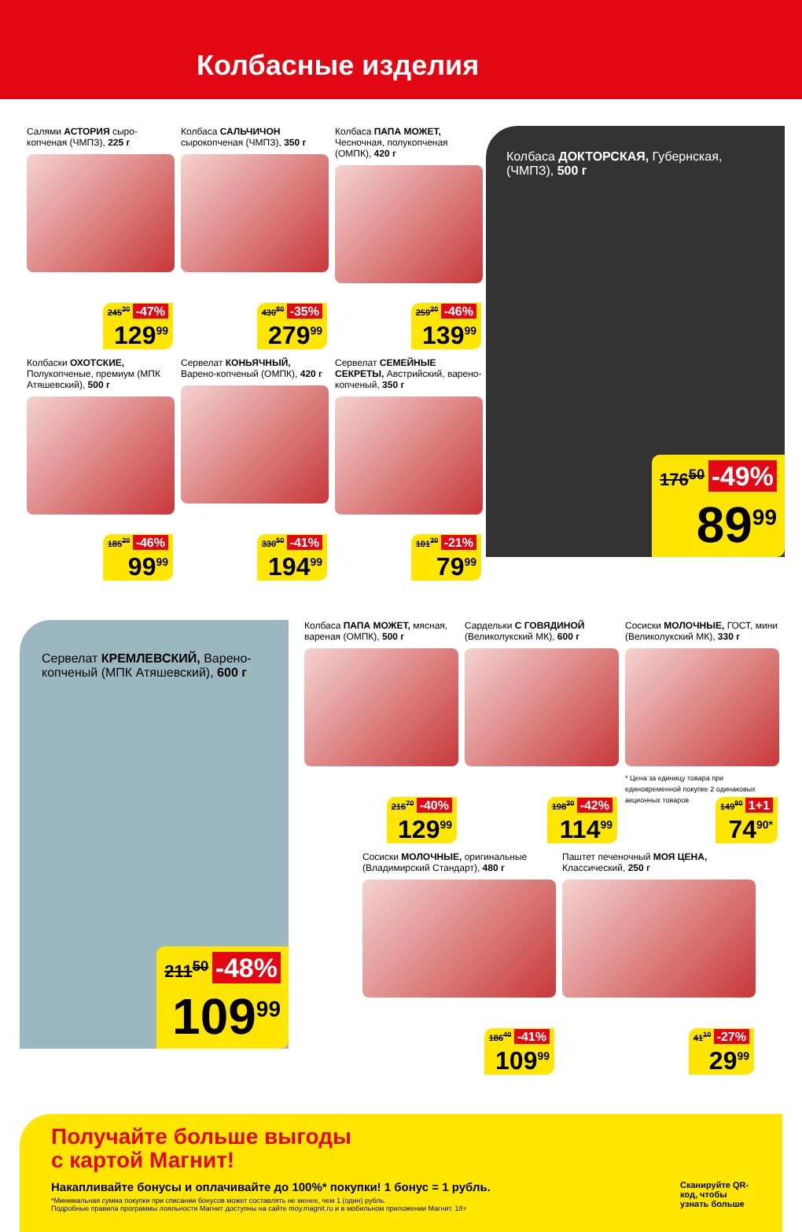Колбасные изделия
Салями АСТОРИЯ сыро-копченая (ЧМПЗ), 225 г
245<sup>30</sup> -47%
129<sup>99</sup>
Колбаса САЛЬЧИЧОН сырокопченая (ЧМПЗ), 350 г
430<sup>80</sup> -35%
279<sup>99</sup>
Колбаса ПАПА МОЖЕТ, Чесночная, полукопченая (ОМПК), 420 г
259<sup>20</sup> -46%
139<sup>99</sup>
Колбаса ДОКТОРСКАЯ, Губернская, (ЧМПЗ), 500 г
176<sup>50</sup> -49%
89<sup>99</sup>
Колбаски ОХОТСКИЕ, Полукопченые, премиум (МПК Атяшевский), 500 г
185<sup>20</sup> -46%
99<sup>99</sup>
Сервелат КОНЬЯЧНЫЙ, Варено-копченый (ОМПК), 420 г
330<sup>50</sup> -41%
194<sup>99</sup>
Сервелат СЕМЕЙНЫЕ СЕКРЕТЫ, Австрийский, варено-копченый, 350 г
101<sup>30</sup> -21%
79<sup>99</sup>
Сервелат КРЕМЛЕВСКИЙ, Варено-копченый (МПК Атяшевский), 600 г
211<sup>50</sup> -48%
109<sup>99</sup>
Колбаса ПАПА МОЖЕТ, мясная, вареная (ОМПК), 500 г
216<sup>70</sup> -40%
129<sup>99</sup>
Сардельки С ГОВЯДИНОЙ (Великолукский МК), 600 г
198<sup>30</sup> -42%
114<sup>99</sup>
Сосиски МОЛОЧНЫЕ, ГОСТ, мини (Великолукский МК), 330 г
149<sup>80</sup> 1+1
74<sup>90*</sup>
* Цена за единицу товара при единовременной покупке 2 одинаковых акционных товаров
Сосиски МОЛОЧНЫЕ, оригинальные (Владимирский Стандарт), 480 г
186<sup>40</sup> -41%
109<sup>99</sup>
Паштет печеночный МОЯ ЦЕНА, Классический, 250 г
41<sup>10</sup> -27%
29<sup>99</sup>
Получайте больше выгоды
с картой Магнит!
Накапливайте бонусы и оплачивайте до 100%* покупки! 1 бонус = 1 рубль.
*Минимальная сумма покупки при списании бонусов может составлять не менее, чем 1 (один) рубль.
Подробные правила программы лояльности Магнит доступны на сайте moy.magnit.ru и в мобильном приложении Магнит. 18+
Сканируйте QR-код, чтобы узнать больше